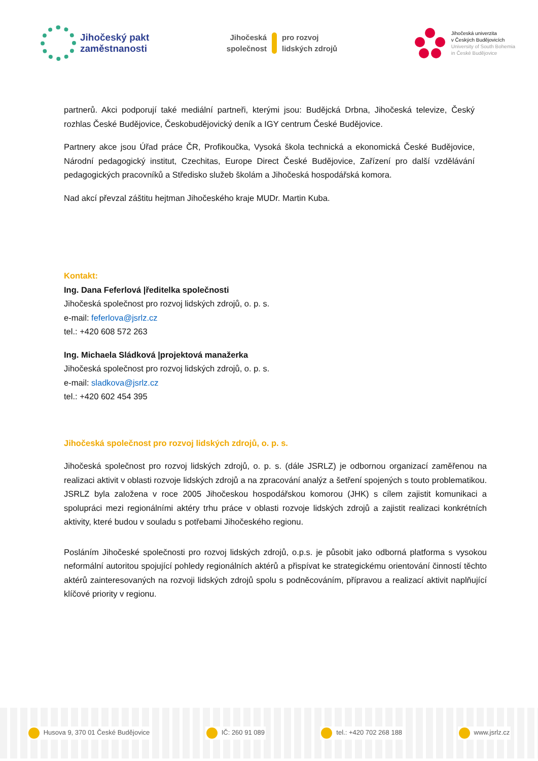Jihočeský pakt
zaměstnanosti
Jihočeská
společnost
pro rozvoj
lidských zdrojů
Jihočeská univerzita
v Českých Budějovicích
University of South Bohemia
in České Budějovice
partnerů. Akci podporují také mediální partneři, kterými jsou: Budějcká Drbna, Jihočeská televize, Český rozhlas České Budějovice, Českobudějovický deník a IGY centrum České Budějovice.
Partnery akce jsou Úřad práce ČR, Profikoučka, Vysoká škola technická a ekonomická České Budějovice, Národní pedagogický institut, Czechitas, Europe Direct České Budějovice, Zařízení pro další vzdělávání pedagogických pracovníků a Středisko služeb školám a Jihočeská hospodářská komora.
Nad akcí převzal záštitu hejtman Jihočeského kraje MUDr. Martin Kuba.
Kontakt:
Ing. Dana Feferlová |ředitelka společnosti
Jihočeská společnost pro rozvoj lidských zdrojů, o. p. s.
e-mail: feferlova@jsrlz.cz
tel.: +420 608 572 263
Ing. Michaela Sládková |projektová manažerka
Jihočeská společnost pro rozvoj lidských zdrojů, o. p. s.
e-mail: sladkova@jsrlz.cz
tel.: +420 602 454 395
Jihočeská společnost pro rozvoj lidských zdrojů, o. p. s.
Jihočeská společnost pro rozvoj lidských zdrojů, o. p. s. (dále JSRLZ) je odbornou organizací zaměřenou na realizaci aktivit v oblasti rozvoje lidských zdrojů a na zpracování analýz a šetření spojených s touto problematikou. JSRLZ byla založena v roce 2005 Jihočeskou hospodářskou komorou (JHK) s cílem zajistit komunikaci a spolupráci mezi regionálními aktéry trhu práce v oblasti rozvoje lidských zdrojů a zajistit realizaci konkrétních aktivity, které budou v souladu s potřebami Jihočeského regionu.
Posláním Jihočeské společnosti pro rozvoj lidských zdrojů, o.p.s. je působit jako odborná platforma s vysokou neformální autoritou spojující pohledy regionálních aktérů a přispívat ke strategickému orientování činností těchto aktérů zainteresovaných na rozvoji lidských zdrojů spolu s podněcováním, přípravou a realizací aktivit naplňující klíčové priority v regionu.
Husova 9, 370 01 České Budějovice IČ: 260 91 089 tel.: +420 702 268 188 www.jsrlz.cz